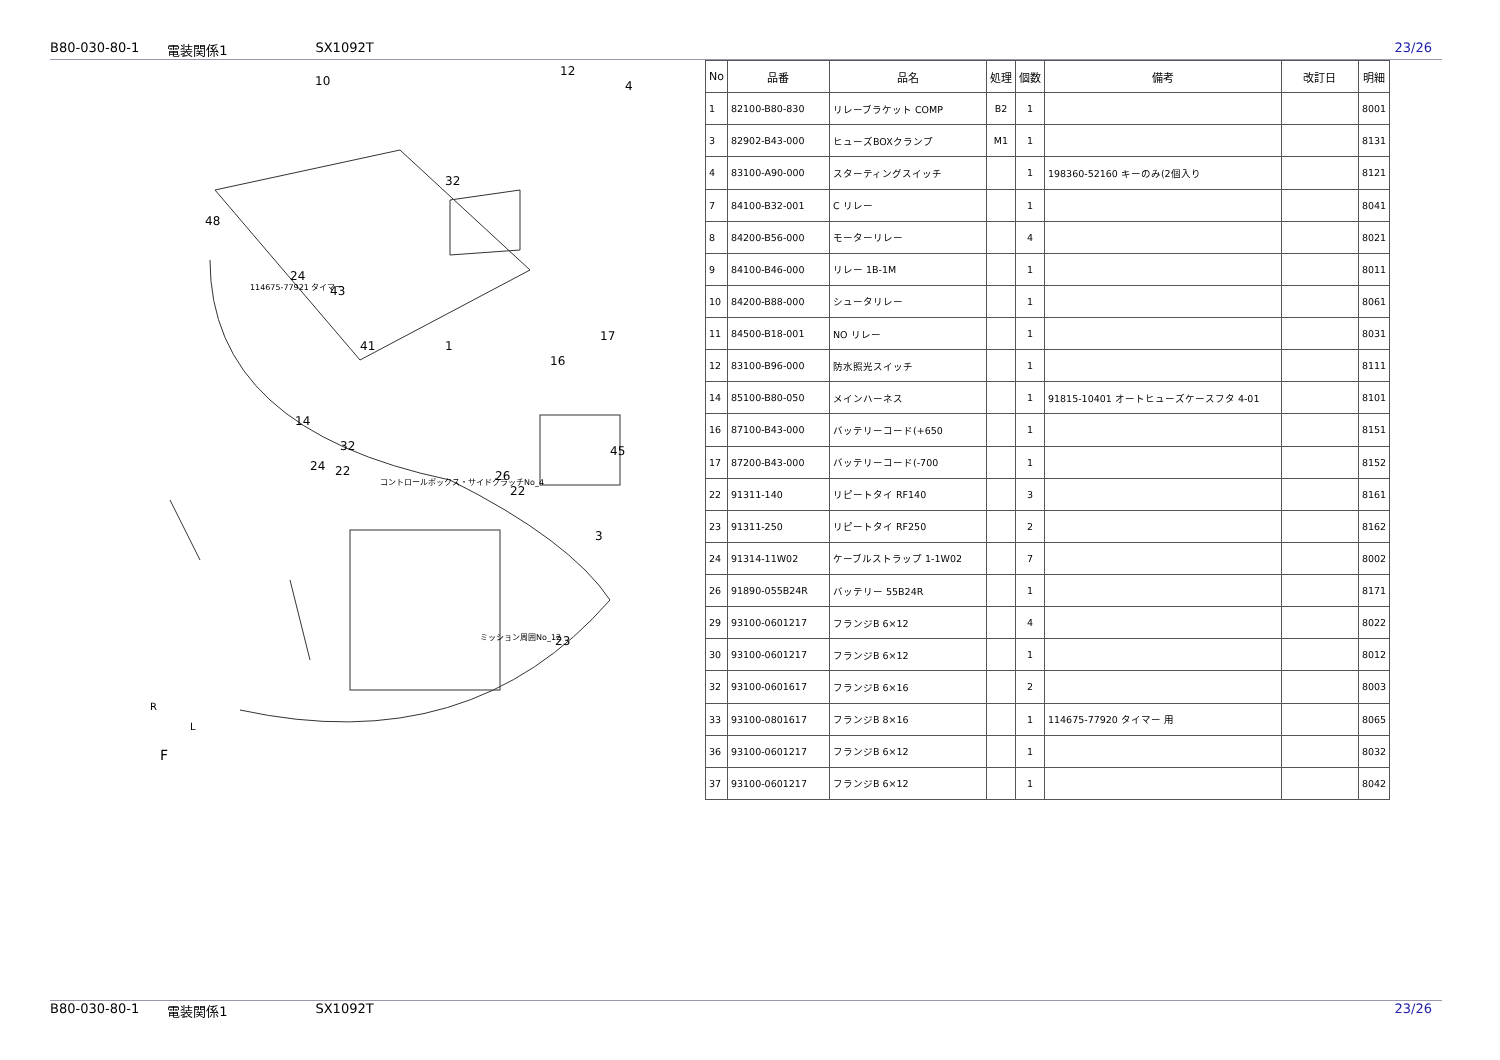B80-030-80-1 電装関係1 SX1092T 23/26
F
R
L
コントロールボックス・サイドクラッチNo_4
ミッション周囲No_12
114675-77921 タイマー
10
12
4
32
48
24
43
41
1
17
16
14
32
24
22
26
22
45
3
23
| No | 品番 | 品名 | 処理 | 個数 | 備考 | 改訂日 | 明細 |
| --- | --- | --- | --- | --- | --- | --- | --- |
| 1 | 82100-B80-830 | リレーブラケット COMP | B2 | 1 | | | 8001 |
| 3 | 82902-B43-000 | ヒューズBOXクランプ | M1 | 1 | | | 8131 |
| 4 | 83100-A90-000 | スターティングスイッチ | | 1 | 198360-52160 キーのみ(2個入り | | 8121 |
| 7 | 84100-B32-001 | C リレー | | 1 | | | 8041 |
| 8 | 84200-B56-000 | モーターリレー | | 4 | | | 8021 |
| 9 | 84100-B46-000 | リレー 1B-1M | | 1 | | | 8011 |
| 10 | 84200-B88-000 | シュータリレー | | 1 | | | 8061 |
| 11 | 84500-B18-001 | NO リレー | | 1 | | | 8031 |
| 12 | 83100-B96-000 | 防水照光スイッチ | | 1 | | | 8111 |
| 14 | 85100-B80-050 | メインハーネス | | 1 | 91815-10401 オートヒューズケースフタ 4-01 | | 8101 |
| 16 | 87100-B43-000 | バッテリーコード(+650 | | 1 | | | 8151 |
| 17 | 87200-B43-000 | バッテリーコード(-700 | | 1 | | | 8152 |
| 22 | 91311-140 | リピートタイ RF140 | | 3 | | | 8161 |
| 23 | 91311-250 | リピートタイ RF250 | | 2 | | | 8162 |
| 24 | 91314-11W02 | ケーブルストラップ 1-1W02 | | 7 | | | 8002 |
| 26 | 91890-055B24R | バッテリー 55B24R | | 1 | | | 8171 |
| 29 | 93100-0601217 | フランジB 6×12 | | 4 | | | 8022 |
| 30 | 93100-0601217 | フランジB 6×12 | | 1 | | | 8012 |
| 32 | 93100-0601617 | フランジB 6×16 | | 2 | | | 8003 |
| 33 | 93100-0801617 | フランジB 8×16 | | 1 | 114675-77920 タイマー 用 | | 8065 |
| 36 | 93100-0601217 | フランジB 6×12 | | 1 | | | 8032 |
| 37 | 93100-0601217 | フランジB 6×12 | | 1 | | | 8042 |
B80-030-80-1 電装関係1 SX1092T 23/26